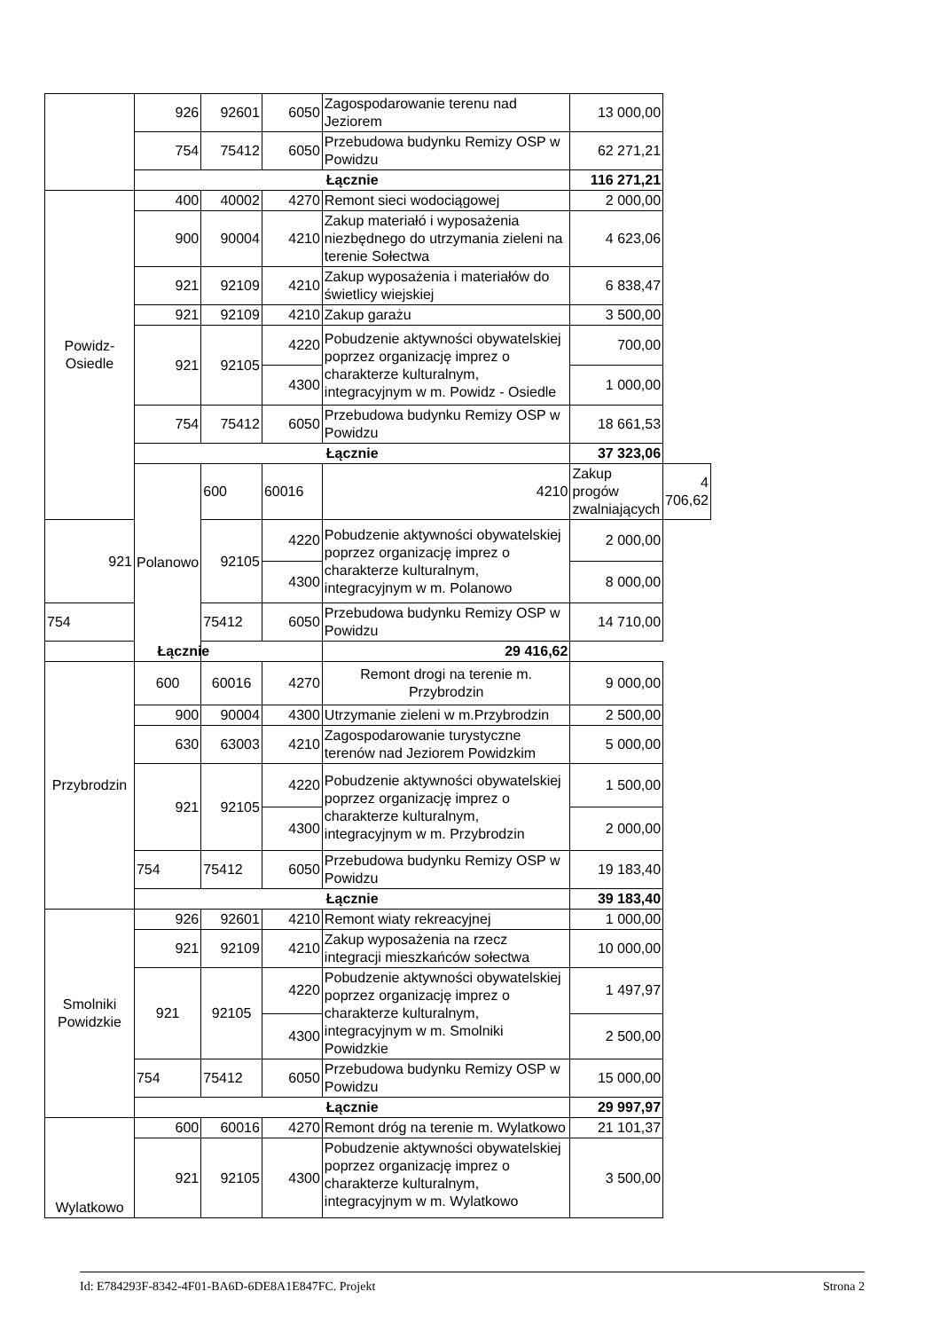| | 926 | 92601 | 6050 | Zagospodarowanie terenu nad Jeziorem | 13 000,00 | |
| | 754 | 75412 | 6050 | Przebudowa budynku Remizy OSP w Powidzu | 62 271,21 | |
| | Łącznie | | | | 116 271,21 | |
| Powidz-Osiedle | 400 | 40002 | 4270 | Remont sieci wodociągowej | 2 000,00 | |
| | 900 | 90004 | 4210 | Zakup materiałó i wyposażenia niezbędnego do utrzymania zieleni na terenie Sołectwa | 4 623,06 | |
| | 921 | 92109 | 4210 | Zakup wyposażenia i materiałów do świetlicy wiejskiej | 6 838,47 | |
| | 921 | 92109 | 4210 | Zakup garażu | 3 500,00 | |
| | 921 | 92105 | 4220 | Pobudzenie aktywności obywatelskiej poprzez organizację imprez o charakterze kulturalnym, integracyjnym w m. Powidz - Osiedle | 700,00 | |
| | | | 4300 | | 1 000,00 | |
| | 754 | 75412 | 6050 | Przebudowa budynku Remizy OSP w Powidzu | 18 661,53 | |
| | Łącznie | | | | 37 323,06 | |
| | Polanowo | 600 | 60016 | 4210 | Zakup progów zwalniających | 4 706,62 |
| 921 | | 92105 | 4220 | Pobudzenie aktywności obywatelskiej poprzez organizację imprez o charakterze kulturalnym, integracyjnym w m. Polanowo | 2 000,00 | |
| | | | 4300 | | 8 000,00 | |
| 754 | | 75412 | 6050 | Przebudowa budynku Remizy OSP w Powidzu | 14 710,00 | |
| Łącznie | | | | 29 416,62 | | |
| Przybrodzin | 600 | 60016 | 4270 | Remont drogi na terenie m. Przybrodzin | 9 000,00 | |
| | 900 | 90004 | 4300 | Utrzymanie zieleni w m.Przybrodzin | 2 500,00 | |
| | 630 | 63003 | 4210 | Zagospodarowanie turystyczne terenów nad Jeziorem Powidzkim | 5 000,00 | |
| | 921 | 92105 | 4220 | Pobudzenie aktywności obywatelskiej poprzez organizację imprez o charakterze kulturalnym, integracyjnym w m. Przybrodzin | 1 500,00 | |
| | | | 4300 | | 2 000,00 | |
| | 754 | 75412 | 6050 | Przebudowa budynku Remizy OSP w Powidzu | 19 183,40 | |
| | Łącznie | | | | 39 183,40 | |
| Smolniki Powidzkie | 926 | 92601 | 4210 | Remont wiaty rekreacyjnej | 1 000,00 | |
| | 921 | 92109 | 4210 | Zakup wyposażenia na rzecz integracji mieszkańców sołectwa | 10 000,00 | |
| | 921 | 92105 | 4220 | Pobudzenie aktywności obywatelskiej poprzez organizację imprez o charakterze kulturalnym, integracyjnym w m. Smolniki Powidzkie | 1 497,97 | |
| | | | 4300 | | 2 500,00 | |
| | 754 | 75412 | 6050 | Przebudowa budynku Remizy OSP w Powidzu | 15 000,00 | |
| | Łącznie | | | | 29 997,97 | |
| Wylatkowo | 600 | 60016 | 4270 | Remont dróg na terenie m. Wylatkowo | 21 101,37 | |
| | 921 | 92105 | 4300 | Pobudzenie aktywności obywatelskiej poprzez organizację imprez o charakterze kulturalnym, integracyjnym w m. Wylatkowo | 3 500,00 | |
Id: E784293F-8342-4F01-BA6D-6DE8A1E847FC. Projekt Strona 2